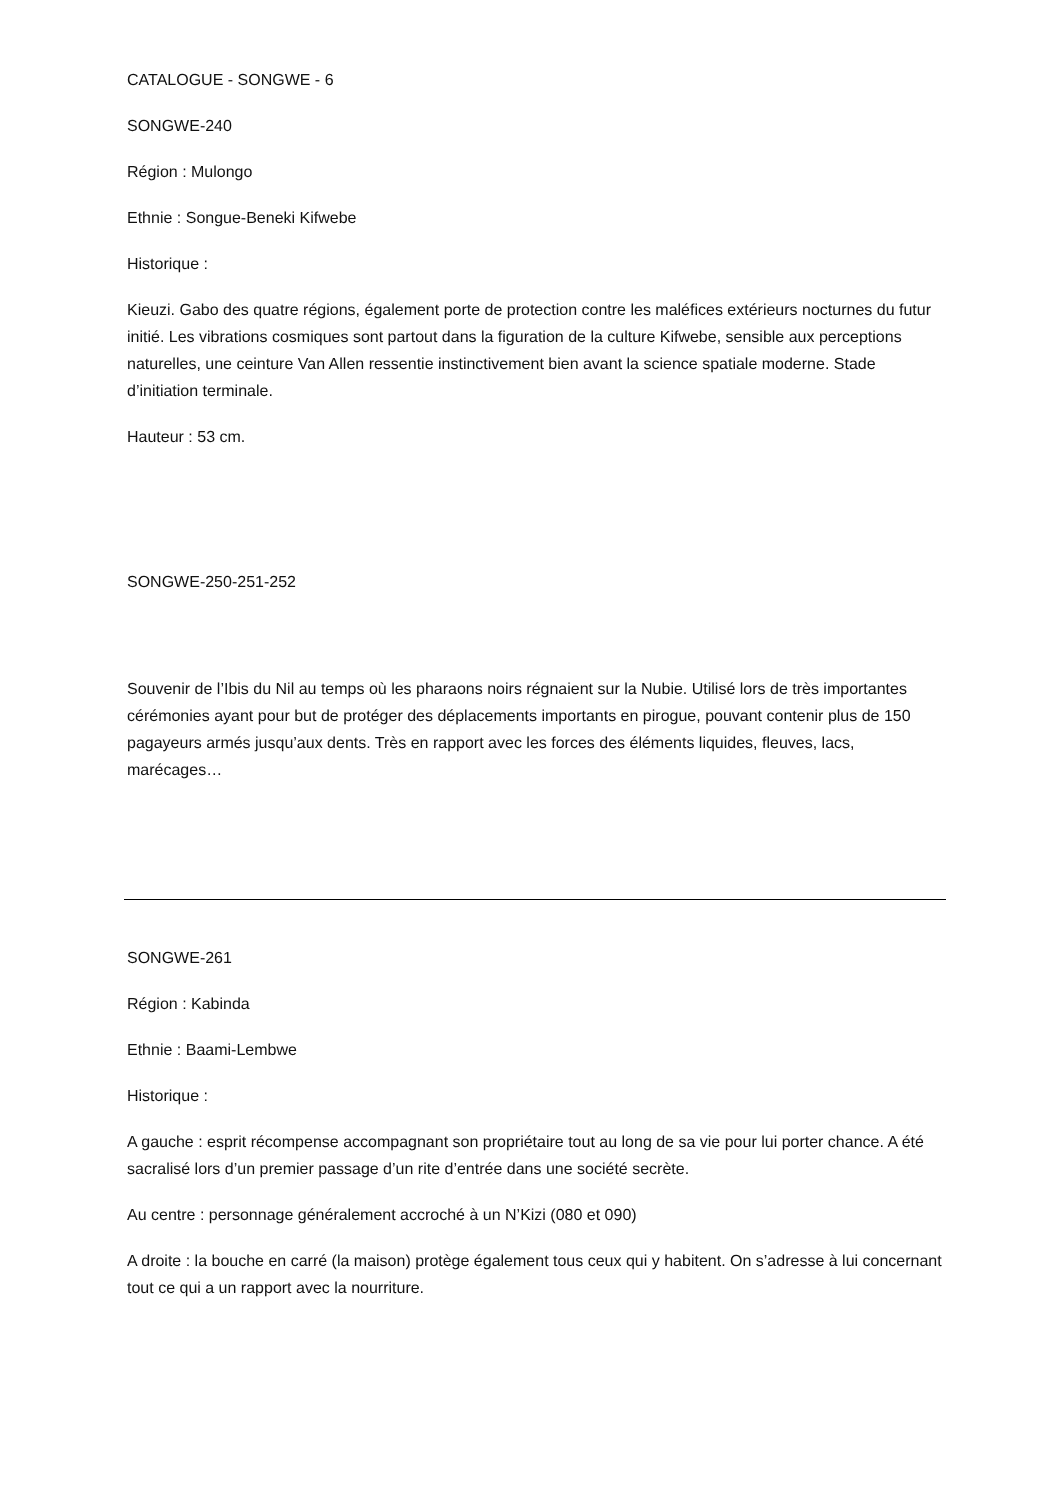CATALOGUE - SONGWE - 6
SONGWE-240
Région : Mulongo
Ethnie : Songue-Beneki Kifwebe
Historique :
Kieuzi. Gabo des quatre régions, également porte de protection contre les maléfices extérieurs nocturnes du futur initié. Les vibrations cosmiques sont partout dans la figuration de la culture Kifwebe, sensible aux perceptions naturelles, une ceinture Van Allen ressentie instinctivement bien avant la science spatiale moderne. Stade d’initiation terminale.
Hauteur : 53 cm.
SONGWE-250-251-252
Souvenir de l’Ibis du Nil au temps où les pharaons noirs régnaient sur la Nubie. Utilisé lors de très importantes cérémonies ayant pour but de protéger des déplacements importants en pirogue, pouvant contenir plus de 150 pagayeurs armés jusqu’aux dents. Très en rapport avec les forces des éléments liquides, fleuves, lacs, marécages…
SONGWE-261
Région : Kabinda
Ethnie : Baami-Lembwe
Historique :
A gauche : esprit récompense accompagnant son propriétaire tout au long de sa vie pour lui porter chance. A été sacralisé lors d’un premier passage d’un rite d’entrée dans une société secrète.
Au centre : personnage généralement accroché à un N’Kizi (080 et 090)
A droite : la bouche en carré (la maison) protège également tous ceux qui y habitent. On s’adresse à lui concernant tout ce qui a un rapport avec la nourriture.